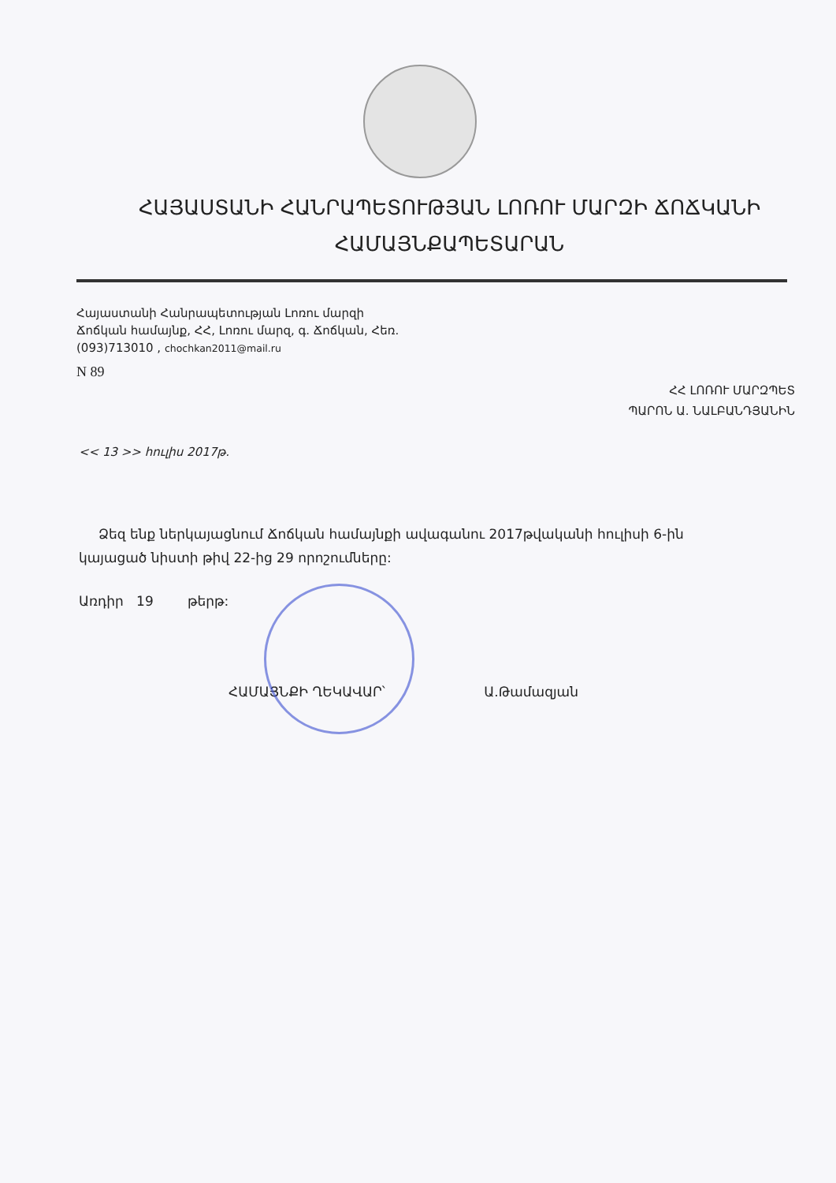ՀԱՅԱՍՏԱՆԻ ՀԱՆՐԱՊԵՏՈՒԹՅԱՆ ԼՈՌՈՒ ՄԱՐԶԻ ՃՈՃԿԱՆԻ
ՀԱՄԱՅՆՔԱՊԵՏԱՐԱՆ
Հայաստանի Հանրապետության Լոռու մարզի
Ճոճկան համայնք, ՀՀ, Լոռու մարզ, գ. Ճոճկան, Հեռ.
(093)713010 , chochkan2011@mail.ru
N 89
ՀՀ ԼՈՌՈՒ ՄԱՐԶՊԵՏ
ՊԱՐՈՆ Ա. ՆԱԼԲԱՆԴՅԱՆԻՆ
<< 13 >> հուլիս 2017թ.
Ձեզ ենք ներկայացնում Ճոճկան համայնքի ավագանու 2017թվականի հուլիսի 6-ին կայացած նիստի թիվ 22-ից 29 որոշումները:
Առդիր 19 թերթ:
ՀԱՄԱՅՆՔԻ ՂԵԿԱՎԱՐ՝ Ա.Թամազյան